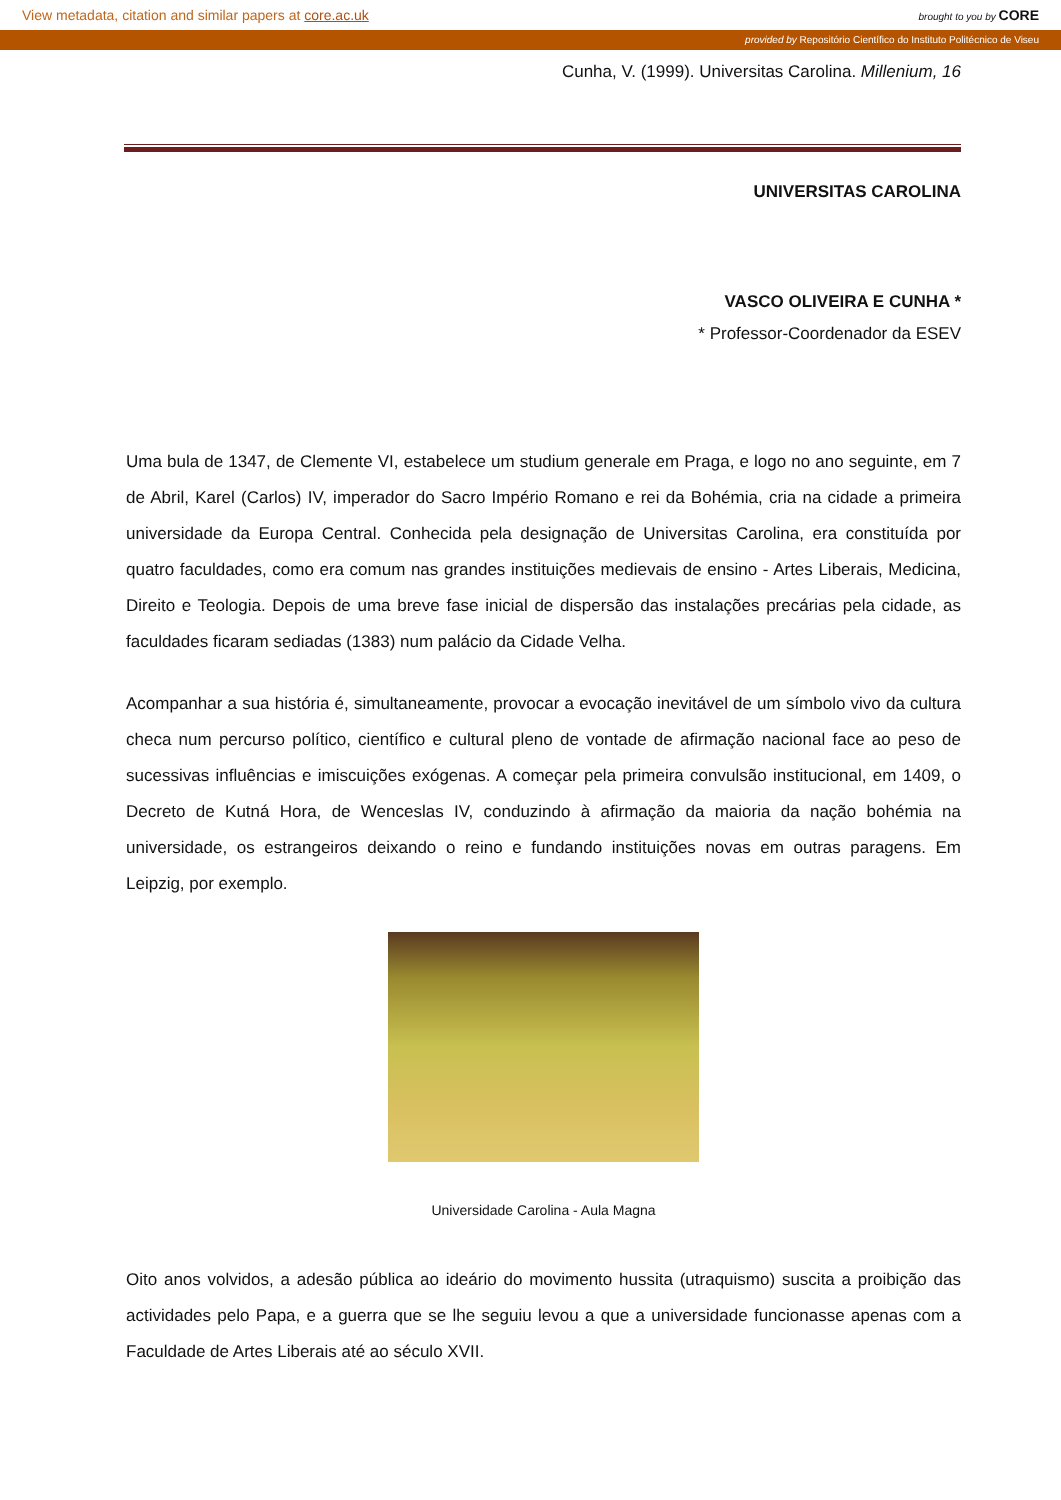View metadata, citation and similar papers at core.ac.uk brought to you by CORE
provided by Repositório Científico do Instituto Politécnico de Viseu
Cunha, V. (1999). Universitas Carolina. Millenium, 16
UNIVERSITAS CAROLINA
VASCO OLIVEIRA E CUNHA *
* Professor-Coordenador da ESEV
Uma bula de 1347, de Clemente VI, estabelece um studium generale em Praga, e logo no ano seguinte, em 7 de Abril, Karel (Carlos) IV, imperador do Sacro Império Romano e rei da Bohémia, cria na cidade a primeira universidade da Europa Central. Conhecida pela designação de Universitas Carolina, era constituída por quatro faculdades, como era comum nas grandes instituições medievais de ensino - Artes Liberais, Medicina, Direito e Teologia. Depois de uma breve fase inicial de dispersão das instalações precárias pela cidade, as faculdades ficaram sediadas (1383) num palácio da Cidade Velha.
Acompanhar a sua história é, simultaneamente, provocar a evocação inevitável de um símbolo vivo da cultura checa num percurso político, científico e cultural pleno de vontade de afirmação nacional face ao peso de sucessivas influências e imiscuições exógenas. A começar pela primeira convulsão institucional, em 1409, o Decreto de Kutná Hora, de Wenceslas IV, conduzindo à afirmação da maioria da nação bohémia na universidade, os estrangeiros deixando o reino e fundando instituições novas em outras paragens. Em Leipzig, por exemplo.
Universidade Carolina - Aula Magna
Oito anos volvidos, a adesão pública ao ideário do movimento hussita (utraquismo) suscita a proibição das actividades pelo Papa, e a guerra que se lhe seguiu levou a que a universidade funcionasse apenas com a Faculdade de Artes Liberais até ao século XVII.